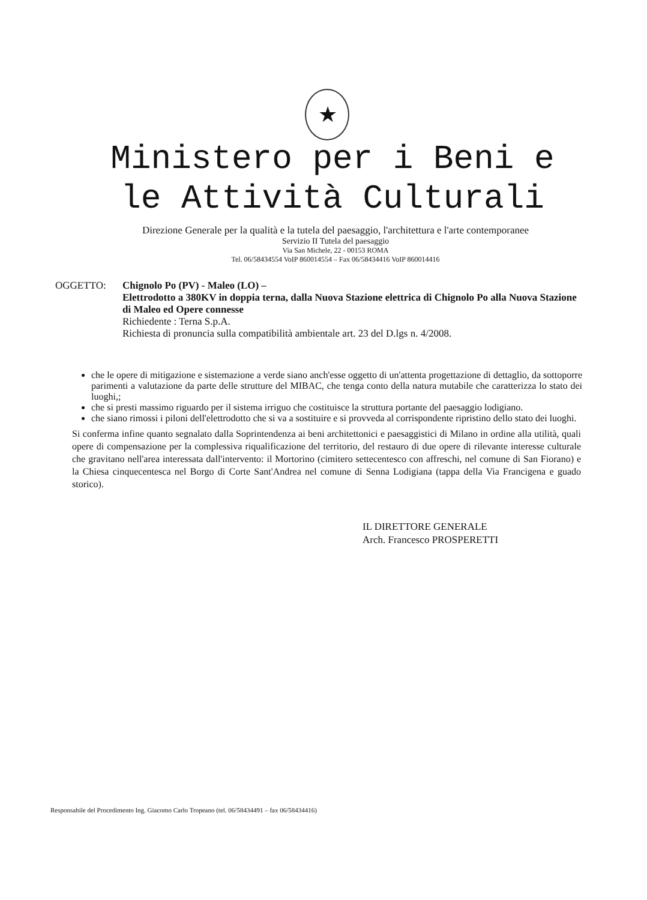★
Ministero per i Beni e
le Attività Culturali
Direzione Generale per la qualità e la tutela del paesaggio, l'architettura e l'arte contemporanee
Servizio II Tutela del paesaggio
Via San Michele, 22 - 00153 ROMA
Tel. 06/58434554 VoIP 860014554 – Fax 06/58434416 VoIP 860014416
OGGETTO: Chignolo Po (PV) - Maleo (LO) –
Elettrodotto a 380KV in doppia terna, dalla Nuova Stazione elettrica di Chignolo Po alla Nuova Stazione di Maleo ed Opere connesse
Richiedente : Terna S.p.A.
Richiesta di pronuncia sulla compatibilità ambientale art. 23 del D.lgs n. 4/2008.
che le opere di mitigazione e sistemazione a verde siano anch'esse oggetto di un'attenta progettazione di dettaglio, da sottoporre parimenti a valutazione da parte delle strutture del MIBAC, che tenga conto della natura mutabile che caratterizza lo stato dei luoghi,;
che si presti massimo riguardo per il sistema irriguo che costituisce la struttura portante del paesaggio lodigiano.
che siano rimossi i piloni dell'elettrodotto che si va a sostituire e si provveda al corrispondente ripristino dello stato dei luoghi.
Si conferma infine quanto segnalato dalla Soprintendenza ai beni architettonici e paesaggistici di Milano in ordine alla utilità, quali opere di compensazione per la complessiva riqualificazione del territorio, del restauro di due opere di rilevante interesse culturale che gravitano nell'area interessata dall'intervento: il Mortorino (cimitero settecentesco con affreschi, nel comune di San Fiorano) e la Chiesa cinquecentesca nel Borgo di Corte Sant'Andrea nel comune di Senna Lodigiana (tappa della Via Francigena e guado storico).
IL DIRETTORE GENERALE
Arch. Francesco PROSPERETTI
Responsabile del Procedimento Ing. Giacomo Carlo Tropeano (tel. 06/58434491 – fax 06/58434416)